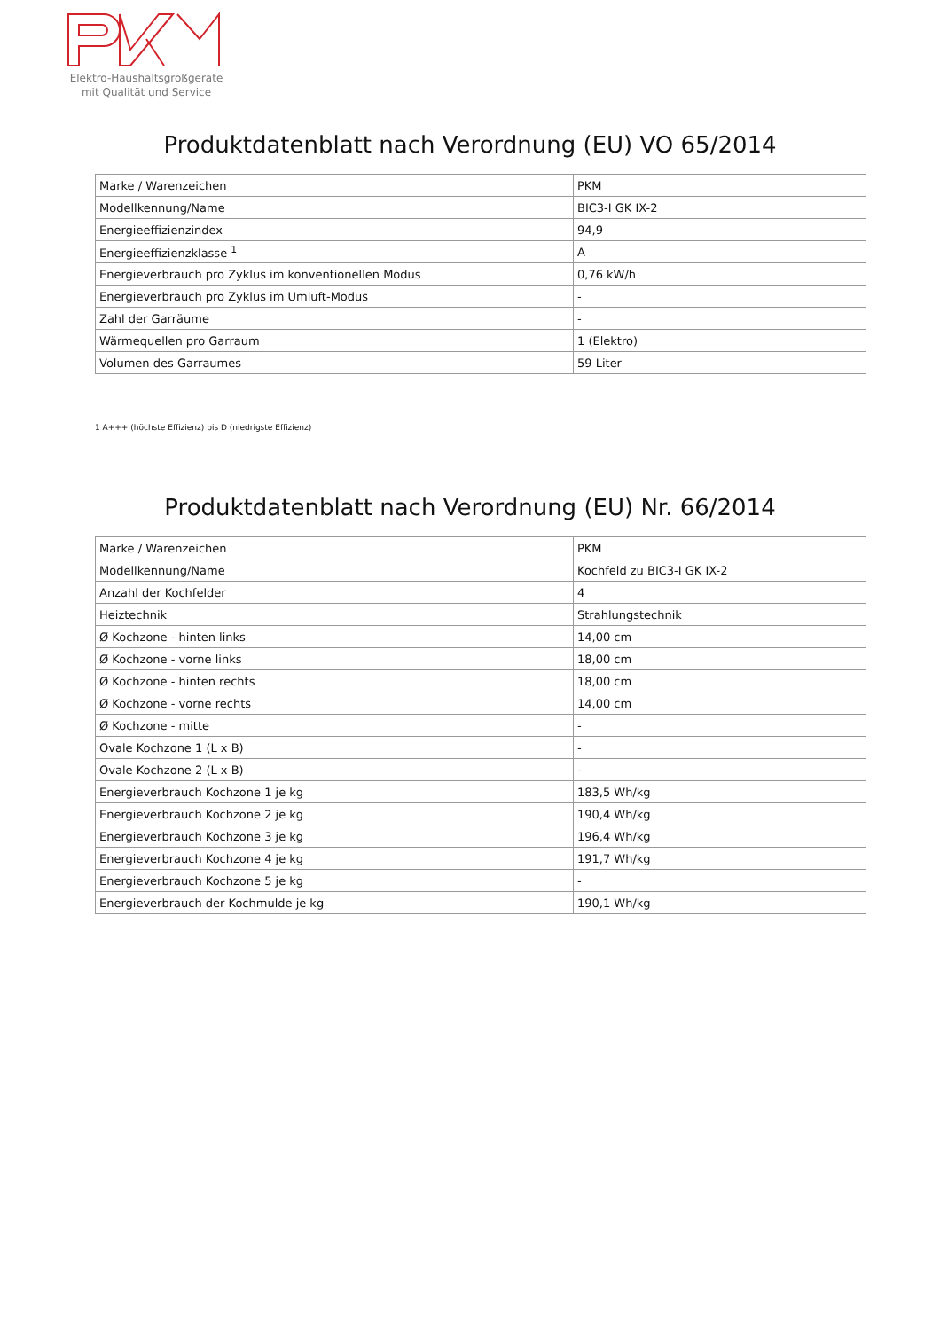Elektro-Haushaltsgroßgeräte
mit Qualität und Service
Produktdatenblatt nach Verordnung (EU) VO 65/2014
| Marke / Warenzeichen | PKM |
| Modellkennung/Name | BIC3-I GK IX-2 |
| Energieeffizienzindex | 94,9 |
| Energieeffizienzklasse <sup>1</sup> | A |
| Energieverbrauch pro Zyklus im konventionellen Modus | 0,76 kW/h |
| Energieverbrauch pro Zyklus im Umluft-Modus | - |
| Zahl der Garräume | - |
| Wärmequellen pro Garraum | 1 (Elektro) |
| Volumen des Garraumes | 59 Liter |
1 A+++ (höchste Effizienz) bis D (niedrigste Effizienz)
Produktdatenblatt nach Verordnung (EU) Nr. 66/2014
| Marke / Warenzeichen | PKM |
| Modellkennung/Name | Kochfeld zu BIC3-I GK IX-2 |
| Anzahl der Kochfelder | 4 |
| Heiztechnik | Strahlungstechnik |
| Ø Kochzone - hinten links | 14,00 cm |
| Ø Kochzone - vorne links | 18,00 cm |
| Ø Kochzone - hinten rechts | 18,00 cm |
| Ø Kochzone - vorne rechts | 14,00 cm |
| Ø Kochzone - mitte | - |
| Ovale Kochzone 1 (L x B) | - |
| Ovale Kochzone 2 (L x B) | - |
| Energieverbrauch Kochzone 1 je kg | 183,5 Wh/kg |
| Energieverbrauch Kochzone 2 je kg | 190,4 Wh/kg |
| Energieverbrauch Kochzone 3 je kg | 196,4 Wh/kg |
| Energieverbrauch Kochzone 4 je kg | 191,7 Wh/kg |
| Energieverbrauch Kochzone 5 je kg | - |
| Energieverbrauch der Kochmulde je kg | 190,1 Wh/kg |